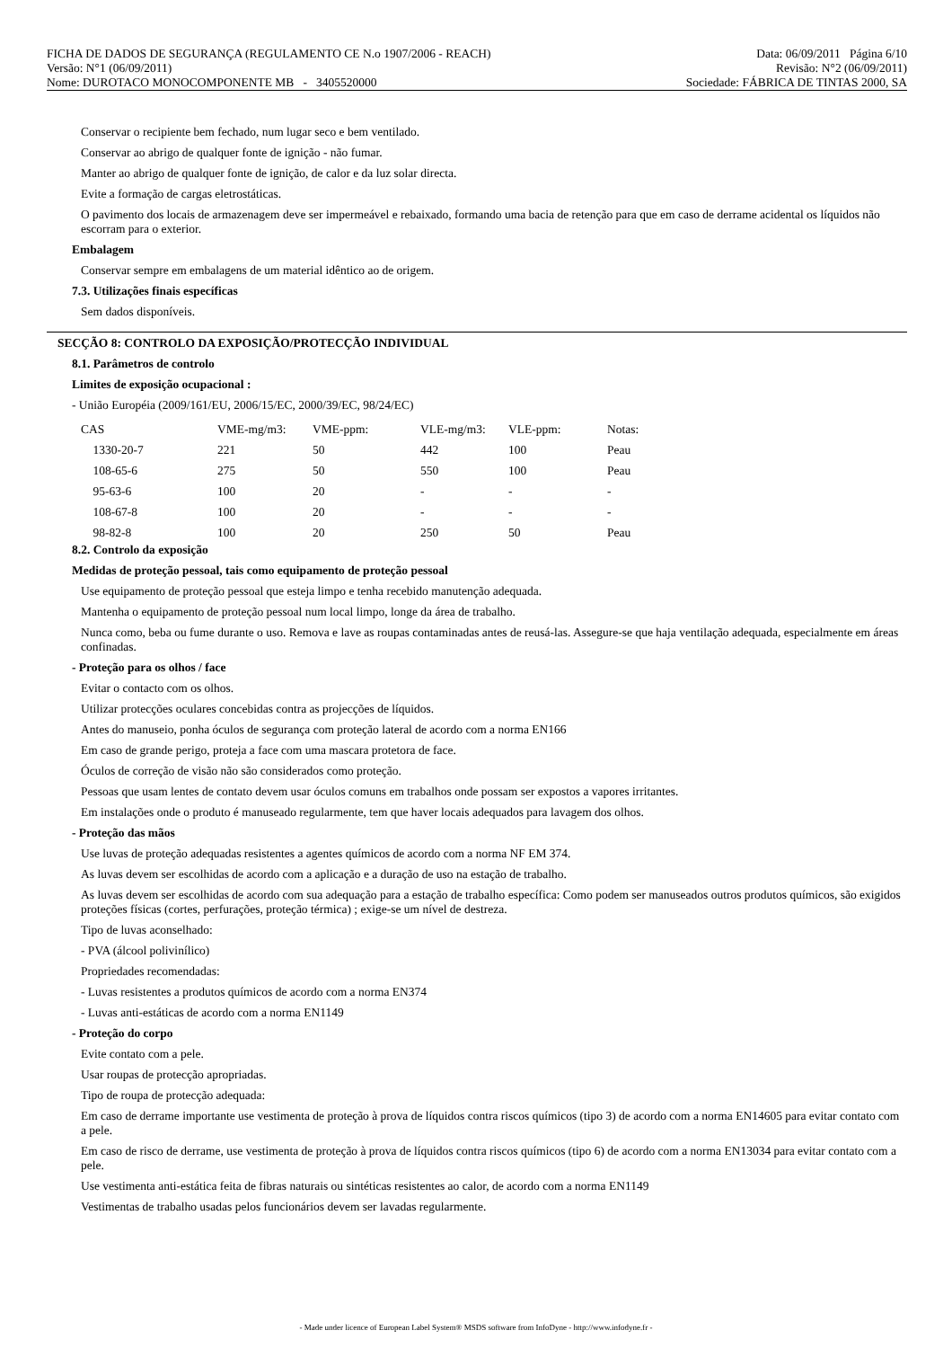FICHA DE DADOS DE SEGURANÇA (REGULAMENTO CE N.o 1907/2006 - REACH) Data: 06/09/2011 Página 6/10
Versão: N°1 (06/09/2011) Revisão: N°2 (06/09/2011)
Nome: DUROTACO MONOCOMPONENTE MB - 3405520000 Sociedade: FÁBRICA DE TINTAS 2000, SA
Conservar o recipiente bem fechado, num lugar seco e bem ventilado.
Conservar ao abrigo de qualquer fonte de ignição - não fumar.
Manter ao abrigo de qualquer fonte de ignição, de calor e da luz solar directa.
Evite a formação de cargas eletrostáticas.
O pavimento dos locais de armazenagem deve ser impermeável e rebaixado, formando uma bacia de retenção para que em caso de derrame acidental os líquidos não escorram para o exterior.
Embalagem
Conservar sempre em embalagens de um material idêntico ao de origem.
7.3. Utilizações finais específicas
Sem dados disponíveis.
SECÇÃO 8: CONTROLO DA EXPOSIÇÃO/PROTECÇÃO INDIVIDUAL
8.1. Parâmetros de controlo
Limites de exposição ocupacional :
- União Européia (2009/161/EU, 2006/15/EC, 2000/39/EC, 98/24/EC)
| CAS | VME-mg/m3: | VME-ppm: | VLE-mg/m3: | VLE-ppm: | Notas: |
| --- | --- | --- | --- | --- | --- |
| 1330-20-7 | 221 | 50 | 442 | 100 | Peau |
| 108-65-6 | 275 | 50 | 550 | 100 | Peau |
| 95-63-6 | 100 | 20 | - | - | - |
| 108-67-8 | 100 | 20 | - | - | - |
| 98-82-8 | 100 | 20 | 250 | 50 | Peau |
8.2. Controlo da exposição
Medidas de proteção pessoal, tais como equipamento de proteção pessoal
Use equipamento de proteção pessoal que esteja limpo e tenha recebido manutenção adequada.
Mantenha o equipamento de proteção pessoal num local limpo, longe da área de trabalho.
Nunca como, beba ou fume durante o uso. Remova e lave as roupas contaminadas antes de reusá-las. Assegure-se que haja ventilação adequada, especialmente em áreas confinadas.
- Proteção para os olhos / face
Evitar o contacto com os olhos.
Utilizar protecções oculares concebidas contra as projecções de líquidos.
Antes do manuseio, ponha óculos de segurança com proteção lateral de acordo com a norma EN166
Em caso de grande perigo, proteja a face com uma mascara protetora de face.
Óculos de correção de visão não são considerados como proteção.
Pessoas que usam lentes de contato devem usar óculos comuns em trabalhos onde possam ser expostos a vapores irritantes.
Em instalações onde o produto é manuseado regularmente, tem que haver locais adequados para lavagem dos olhos.
- Proteção das mãos
Use luvas de proteção adequadas resistentes a agentes químicos de acordo com a norma NF EM 374.
As luvas devem ser escolhidas de acordo com a aplicação e a duração de uso na estação de trabalho.
As luvas devem ser escolhidas de acordo com sua adequação para a estação de trabalho específica: Como podem ser manuseados outros produtos químicos, são exigidos proteções físicas (cortes, perfurações, proteção térmica) ; exige-se um nível de destreza.
Tipo de luvas aconselhado:
- PVA (álcool polivinílico)
Propriedades recomendadas:
- Luvas resistentes a produtos químicos de acordo com a norma EN374
- Luvas anti-estáticas de acordo com a norma EN1149
- Proteção do corpo
Evite contato com a pele.
Usar roupas de protecção apropriadas.
Tipo de roupa de protecção adequada:
Em caso de derrame importante use vestimenta de proteção à prova de líquidos contra riscos químicos (tipo 3) de acordo com a norma EN14605 para evitar contato com a pele.
Em caso de risco de derrame, use vestimenta de proteção à prova de líquidos contra riscos químicos (tipo 6) de acordo com a norma EN13034 para evitar contato com a pele.
Use vestimenta anti-estática feita de fibras naturais ou sintéticas resistentes ao calor, de acordo com a norma EN1149
Vestimentas de trabalho usadas pelos funcionários devem ser lavadas regularmente.
- Made under licence of European Label System® MSDS software from InfoDyne - http://www.infodyne.fr -